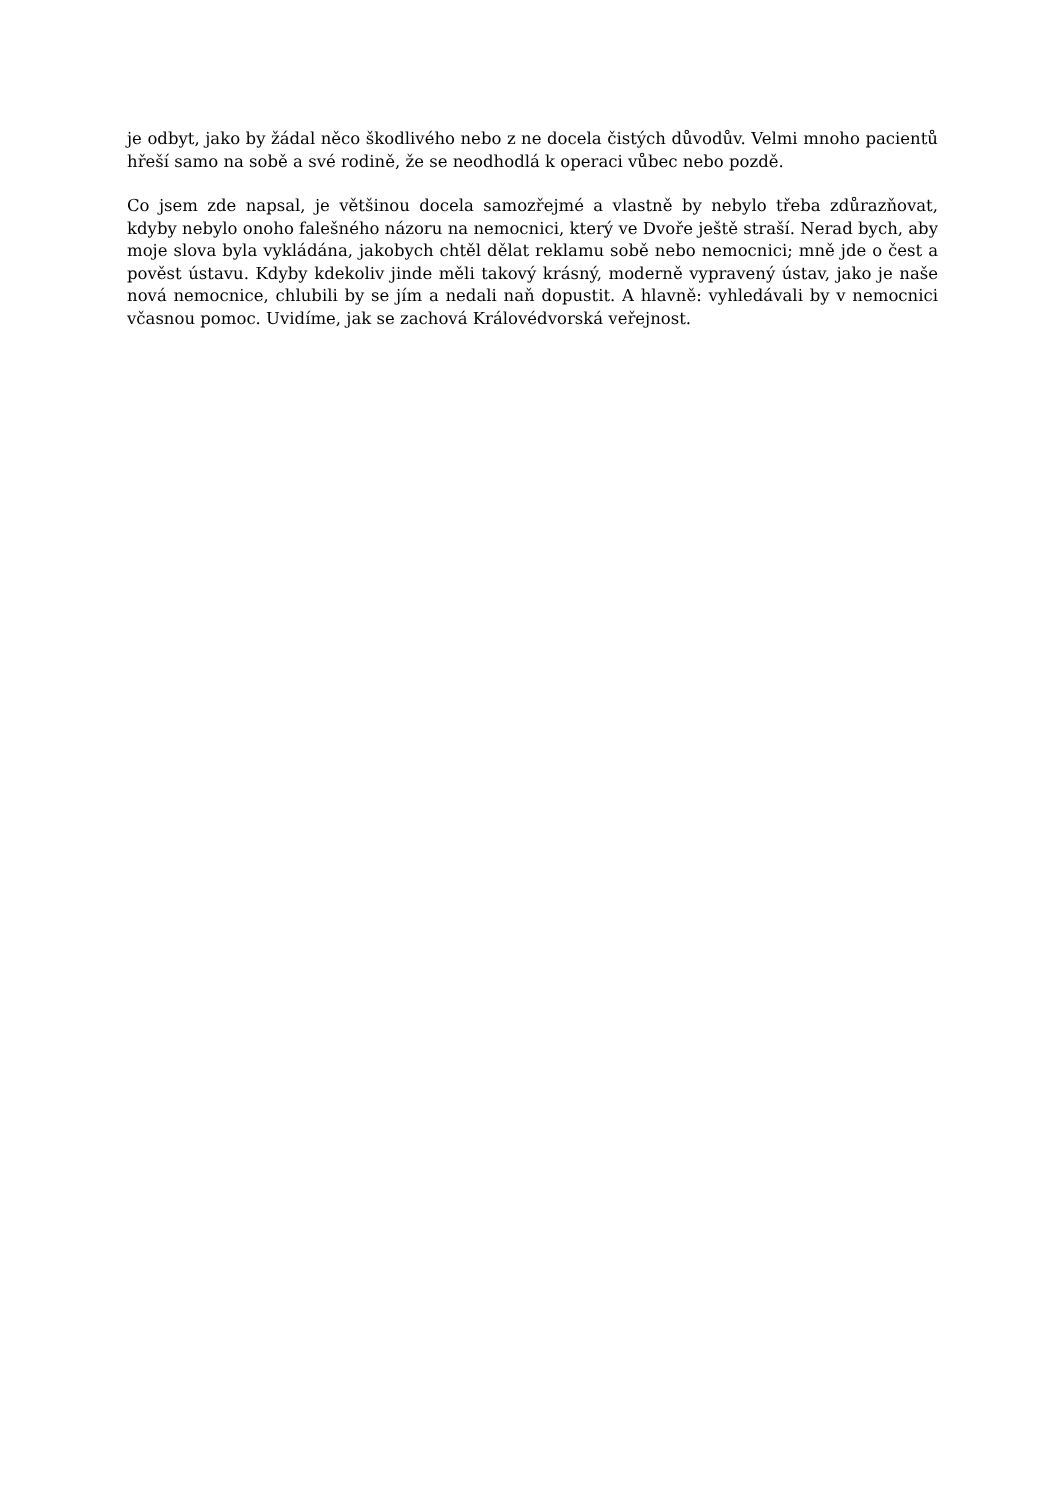je odbyt, jako by žádal něco škodlivého nebo z ne docela čistých důvodův. Velmi mnoho pacientů hřeší samo na sobě a své rodině, že se neodhodlá k operaci vůbec nebo pozdě.
Co jsem zde napsal, je většinou docela samozřejmé a vlastně by nebylo třeba zdůrazňovat, kdyby nebylo onoho falešného názoru na nemocnici, který ve Dvoře ještě straší. Nerad bych, aby moje slova byla vykládána, jakobych chtěl dělat reklamu sobě nebo nemocnici; mně jde o čest a pověst ústavu. Kdyby kdekoliv jinde měli takový krásný, moderně vypravený ústav, jako je naše nová nemocnice, chlubili by se jím a nedali naň dopustit. A hlavně: vyhledávali by v nemocnici včasnou pomoc. Uvidíme, jak se zachová Královédvorská veřejnost.